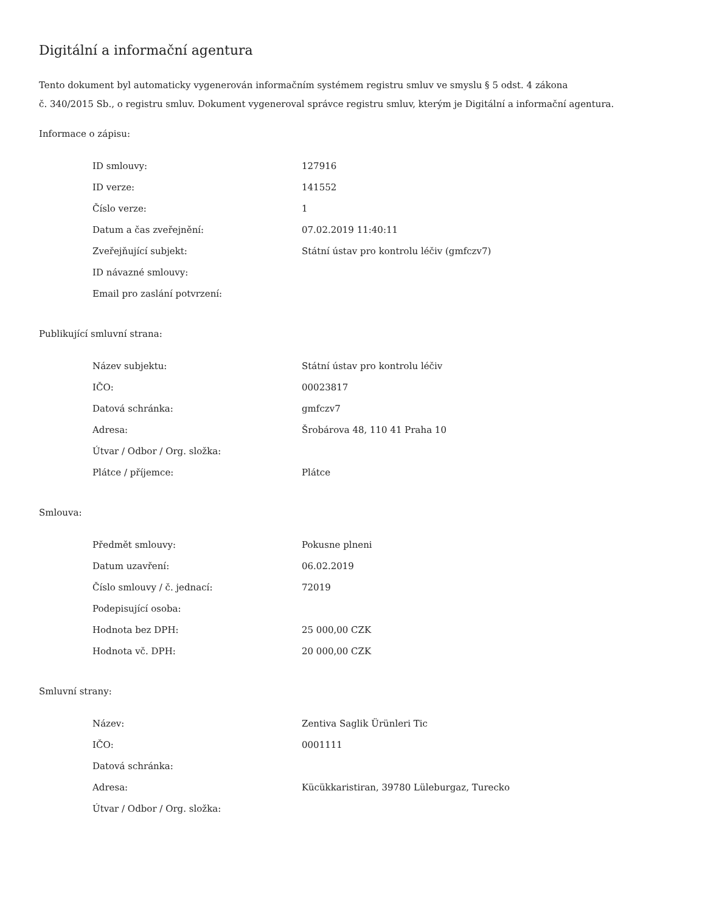Digitální a informační agentura
Tento dokument byl automaticky vygenerován informačním systémem registru smluv ve smyslu § 5 odst. 4 zákona
č. 340/2015 Sb., o registru smluv. Dokument vygeneroval správce registru smluv, kterým je Digitální a informační agentura.
Informace o zápisu:
| ID smlouvy: | 127916 |
| ID verze: | 141552 |
| Číslo verze: | 1 |
| Datum a čas zveřejnění: | 07.02.2019 11:40:11 |
| Zveřejňující subjekt: | Státní ústav pro kontrolu léčiv (gmfczv7) |
| ID návazné smlouvy: | |
| Email pro zaslání potvrzení: | |
Publikující smluvní strana:
| Název subjektu: | Státní ústav pro kontrolu léčiv |
| IČO: | 00023817 |
| Datová schránka: | gmfczv7 |
| Adresa: | Šrobárova 48, 110 41 Praha 10 |
| Útvar / Odbor / Org. složka: | |
| Plátce / příjemce: | Plátce |
Smlouva:
| Předmět smlouvy: | Pokusne plneni |
| Datum uzavření: | 06.02.2019 |
| Číslo smlouvy / č. jednací: | 72019 |
| Podepisující osoba: | |
| Hodnota bez DPH: | 25 000,00 CZK |
| Hodnota vč. DPH: | 20 000,00 CZK |
Smluvní strany:
| Název: | Zentiva Saglik Ürünleri Tic |
| IČO: | 0001111 |
| Datová schránka: | |
| Adresa: | Kücükkaristiran, 39780 Lüleburgaz, Turecko |
| Útvar / Odbor / Org. složka: | |